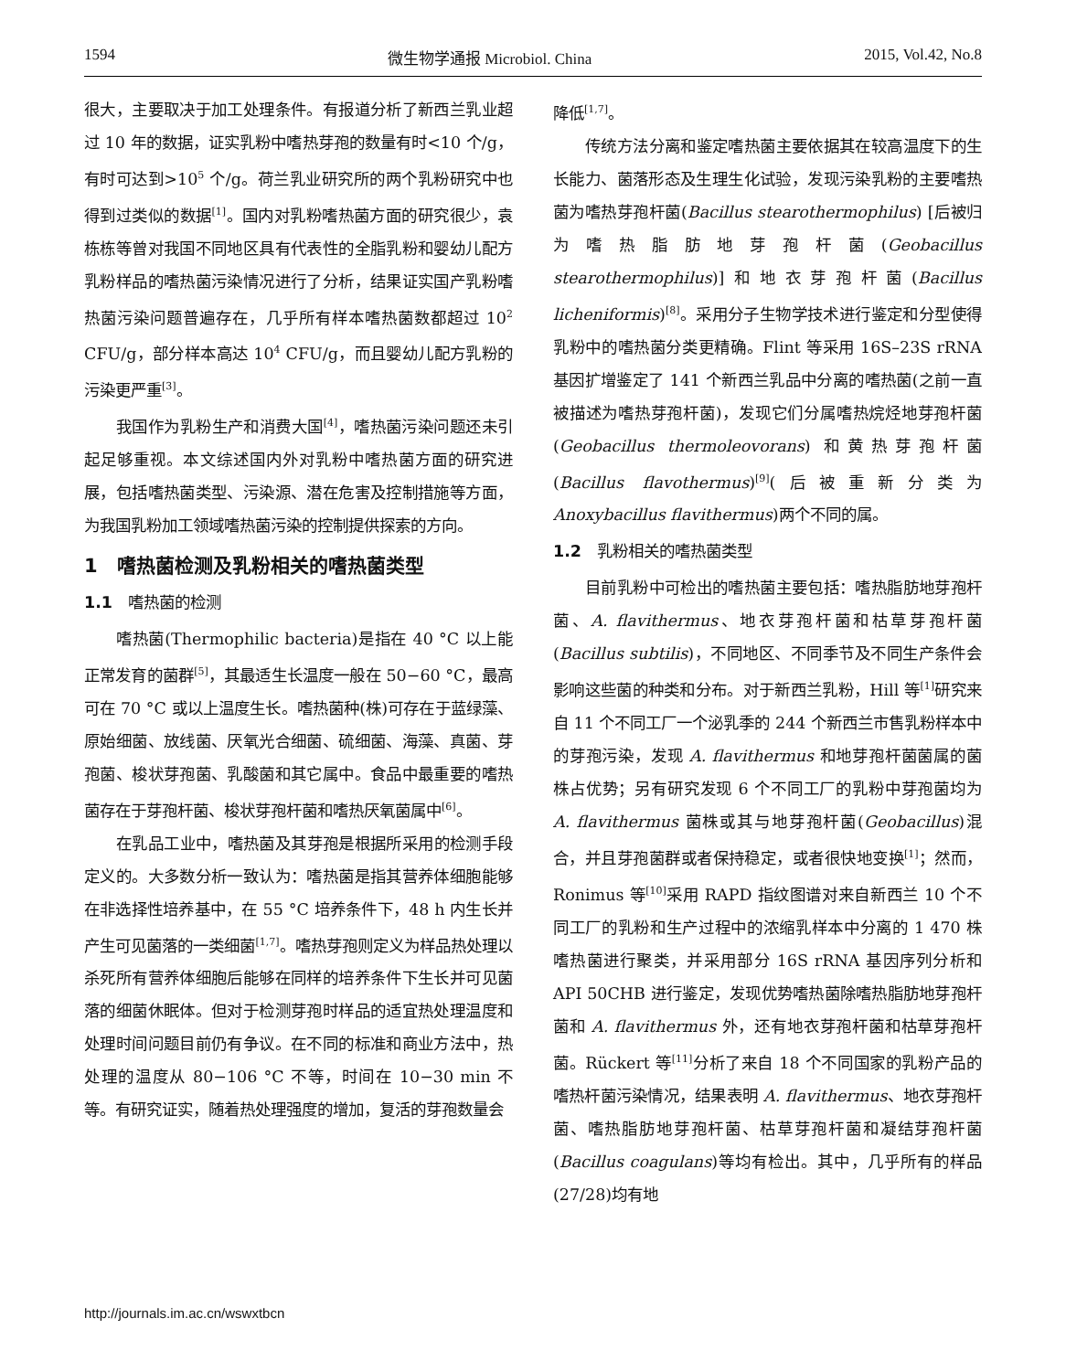1594 微生物学通报 Microbiol. China 2015, Vol.42, No.8
很大，主要取决于加工处理条件。有报道分析了新西兰乳业超过 10 年的数据，证实乳粉中嗜热芽孢的数量有时<10 个/g，有时可达到>10<sup>5</sup> 个/g。荷兰乳业研究所的两个乳粉研究中也得到过类似的数据<sup>[1]</sup>。国内对乳粉嗜热菌方面的研究很少，袁栋栋等曾对我国不同地区具有代表性的全脂乳粉和婴幼儿配方乳粉样品的嗜热菌污染情况进行了分析，结果证实国产乳粉嗜热菌污染问题普遍存在，几乎所有样本嗜热菌数都超过 10<sup>2</sup> CFU/g，部分样本高达 10<sup>4</sup> CFU/g，而且婴幼儿配方乳粉的污染更严重<sup>[3]</sup>。
我国作为乳粉生产和消费大国<sup>[4]</sup>，嗜热菌污染问题还未引起足够重视。本文综述国内外对乳粉中嗜热菌方面的研究进展，包括嗜热菌类型、污染源、潜在危害及控制措施等方面，为我国乳粉加工领域嗜热菌污染的控制提供探索的方向。
1　嗜热菌检测及乳粉相关的嗜热菌类型
1.1　嗜热菌的检测
嗜热菌(Thermophilic bacteria)是指在 40 °C 以上能正常发育的菌群<sup>[5]</sup>，其最适生长温度一般在 50−60 °C，最高可在 70 °C 或以上温度生长。嗜热菌种(株)可存在于蓝绿藻、原始细菌、放线菌、厌氧光合细菌、硫细菌、海藻、真菌、芽孢菌、梭状芽孢菌、乳酸菌和其它属中。食品中最重要的嗜热菌存在于芽孢杆菌、梭状芽孢杆菌和嗜热厌氧菌属中<sup>[6]</sup>。
在乳品工业中，嗜热菌及其芽孢是根据所采用的检测手段定义的。大多数分析一致认为：嗜热菌是指其营养体细胞能够在非选择性培养基中，在 55 °C 培养条件下，48 h 内生长并产生可见菌落的一类细菌<sup>[1,7]</sup>。嗜热芽孢则定义为样品热处理以杀死所有营养体细胞后能够在同样的培养条件下生长并可见菌落的细菌休眠体。但对于检测芽孢时样品的适宜热处理温度和处理时间问题目前仍有争议。在不同的标准和商业方法中，热处理的温度从 80−106 °C 不等，时间在 10−30 min 不等。有研究证实，随着热处理强度的增加，复活的芽孢数量会
降低<sup>[1,7]</sup>。
传统方法分离和鉴定嗜热菌主要依据其在较高温度下的生长能力、菌落形态及生理生化试验，发现污染乳粉的主要嗜热菌为嗜热芽孢杆菌(Bacillus stearothermophilus) [后被归为嗜热脂肪地芽孢杆菌(Geobacillus stearothermophilus)]和地衣芽孢杆菌(Bacillus licheniformis)<sup>[8]</sup>。采用分子生物学技术进行鉴定和分型使得乳粉中的嗜热菌分类更精确。Flint 等采用 16S–23S rRNA 基因扩增鉴定了 141 个新西兰乳品中分离的嗜热菌(之前一直被描述为嗜热芽孢杆菌)，发现它们分属嗜热烷烃地芽孢杆菌(Geobacillus thermoleovorans) 和黄热芽孢杆菌(Bacillus flavothermus)<sup>[9]</sup>(后被重新分类为 Anoxybacillus flavithermus)两个不同的属。
1.2　乳粉相关的嗜热菌类型
目前乳粉中可检出的嗜热菌主要包括：嗜热脂肪地芽孢杆菌、A. flavithermus、地衣芽孢杆菌和枯草芽孢杆菌(Bacillus subtilis)，不同地区、不同季节及不同生产条件会影响这些菌的种类和分布。对于新西兰乳粉，Hill 等<sup>[1]</sup>研究来自 11 个不同工厂一个泌乳季的 244 个新西兰市售乳粉样本中的芽孢污染，发现 A. flavithermus 和地芽孢杆菌菌属的菌株占优势；另有研究发现 6 个不同工厂的乳粉中芽孢菌均为 A. flavithermus 菌株或其与地芽孢杆菌(Geobacillus)混合，并且芽孢菌群或者保持稳定，或者很快地变换<sup>[1]</sup>；然而，Ronimus 等<sup>[10]</sup>采用 RAPD 指纹图谱对来自新西兰 10 个不同工厂的乳粉和生产过程中的浓缩乳样本中分离的 1 470 株嗜热菌进行聚类，并采用部分 16S rRNA 基因序列分析和 API 50CHB 进行鉴定，发现优势嗜热菌除嗜热脂肪地芽孢杆菌和 A. flavithermus 外，还有地衣芽孢杆菌和枯草芽孢杆菌。Rückert 等<sup>[11]</sup>分析了来自 18 个不同国家的乳粉产品的嗜热杆菌污染情况，结果表明 A. flavithermus、地衣芽孢杆菌、嗜热脂肪地芽孢杆菌、枯草芽孢杆菌和凝结芽孢杆菌(Bacillus coagulans)等均有检出。其中，几乎所有的样品(27/28)均有地
http://journals.im.ac.cn/wswxtbcn